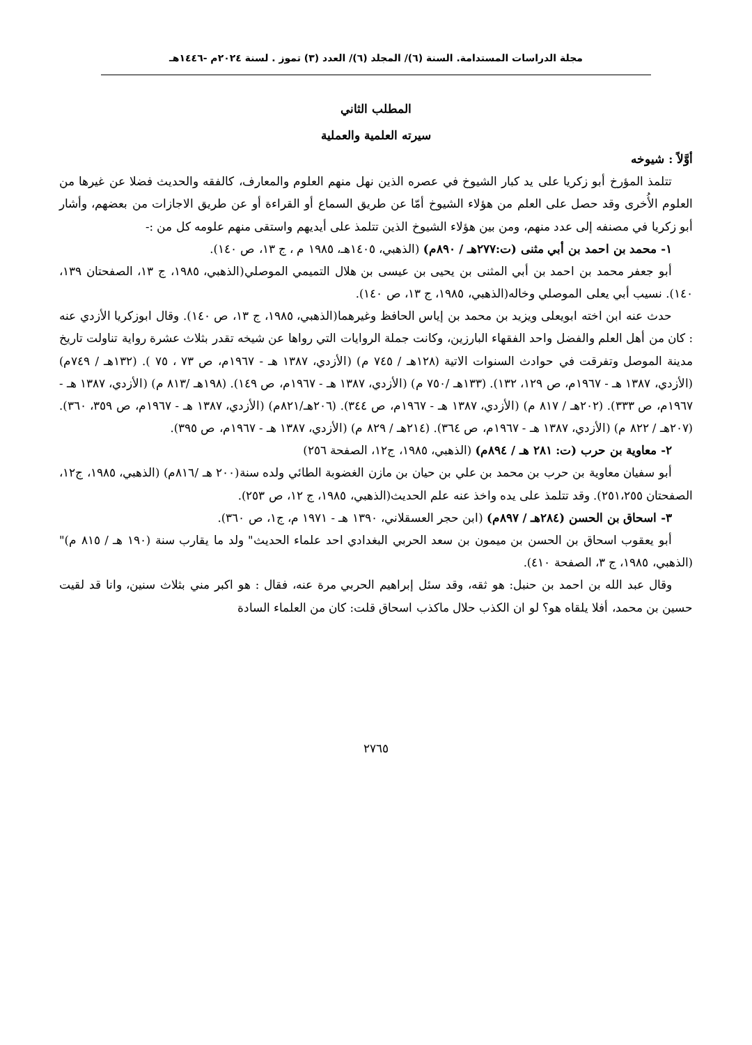مجلة الدراسات المستدامة. السنة (٦)/ المجلد (٦)/ العدد (٣) تموز . لسنة ٢٠٢٤م -١٤٤٦هـ
المطلب الثاني
سيرته العلمية والعملية
أوَّلاً : شيوخه
تتلمذ المؤرخ أبو زكريا على يد كبار الشيوخ في عصره الذين نهل منهم العلوم والمعارف، كالفقه والحديث فضلا عن غيرها من العلوم الأُخرى وقد حصل على العلم من هؤلاء الشيوخ أمّا عن طريق السماع أو القراءة أو عن طريق الاجازات من بعضهم، وأشار أبو زكريا في مصنفه إلى عدد منهم، ومن بين هؤلاء الشيوخ الذين تتلمذ على أيديهم واستقى منهم علومه كل من :-
١- محمد بن احمد بن أبي مثنى (ت:٢٧٧هـ / ٨٩٠م) (الذهبي، ١٤٠٥هـ، ١٩٨٥ م ، ج ١٣، ص ١٤٠).
أبو جعفر محمد بن احمد بن أبي المثنى بن يحيى بن عيسى بن هلال التميمي الموصلي(الذهبي، ١٩٨٥، ج ١٣، الصفحتان ١٣٩، ١٤٠). نسيب أبي يعلى الموصلي وخاله(الذهبي، ١٩٨٥، ج ١٣، ص ١٤٠).
حدث عنه ابن اخته ابويعلى ويزيد بن محمد بن إياس الحافظ وغيرهما(الذهبي، ١٩٨٥، ج ١٣، ص ١٤٠). وقال ابوزكريا الأزدي عنه : كان من أهل العلم والفضل واحد الفقهاء البارزين، وكانت جملة الروايات التي رواها عن شيخه تقدر بثلاث عشرة رواية تناولت تاريخ مدينة الموصل وتفرقت في حوادث السنوات الاتية (١٢٨هـ / ٧٤٥ م) (الأزدي، ١٣٨٧ هـ - ١٩٦٧م، ص ٧٣ ، ٧٥ ). (١٣٢هـ / ٧٤٩م) (الأزدي، ١٣٨٧ هـ - ١٩٦٧م، ص ١٢٩، ١٣٢). (١٣٣هـ /٧٥٠ م) (الأزدي، ١٣٨٧ هـ - ١٩٦٧م، ص ١٤٩). (١٩٨هـ /٨١٣ م) (الأزدي، ١٣٨٧ هـ - ١٩٦٧م، ص ٣٣٣). (٢٠٢هـ / ٨١٧ م) (الأزدي، ١٣٨٧ هـ - ١٩٦٧م، ص ٣٤٤). (٢٠٦هـ/٨٢١م) (الأزدي، ١٣٨٧ هـ - ١٩٦٧م، ص ٣٥٩، ٣٦٠). (٢٠٧هـ / ٨٢٢ م) (الأزدي، ١٣٨٧ هـ - ١٩٦٧م، ص ٣٦٤). (٢١٤هـ / ٨٢٩ م) (الأزدي، ١٣٨٧ هـ - ١٩٦٧م، ص ٣٩٥).
٢- معاوية بن حرب (ت: ٢٨١ هـ / ٨٩٤م) (الذهبي، ١٩٨٥، ج١٢، الصفحة ٢٥٦)
أبو سفيان معاوية بن حرب بن محمد بن علي بن حيان بن مازن الغضوبة الطائي ولده سنة(٢٠٠ هـ /٨١٦م) (الذهبي، ١٩٨٥، ج١٢، الصفحتان ٢٥١،٢٥٥). وقد تتلمذ على يده واخذ عنه علم الحديث(الذهبي، ١٩٨٥، ج ١٢، ص ٢٥٣).
٣- اسحاق بن الحسن (٢٨٤هـ / ٨٩٧م) (ابن حجر العسقلاني، ١٣٩٠ هـ - ١٩٧١ م، ج١، ص ٣٦٠).
أبو يعقوب اسحاق بن الحسن بن ميمون بن سعد الحربي البغدادي احد علماء الحديث" ولد ما يقارب سنة (١٩٠ هـ / ٨١٥ م)" (الذهبي، ١٩٨٥، ج ٣، الصفحة ٤١٠).
وقال عبد الله بن احمد بن حنبل: هو ثقه، وقد سئل إبراهيم الحربي مرة عنه، فقال : هو اكبر مني بثلاث سنين، وانا قد لقيت حسين بن محمد، أفلا يلقاه هو؟ لو ان الكذب حلال ماكذب اسحاق قلت: كان من العلماء السادة
٢٧٦٥